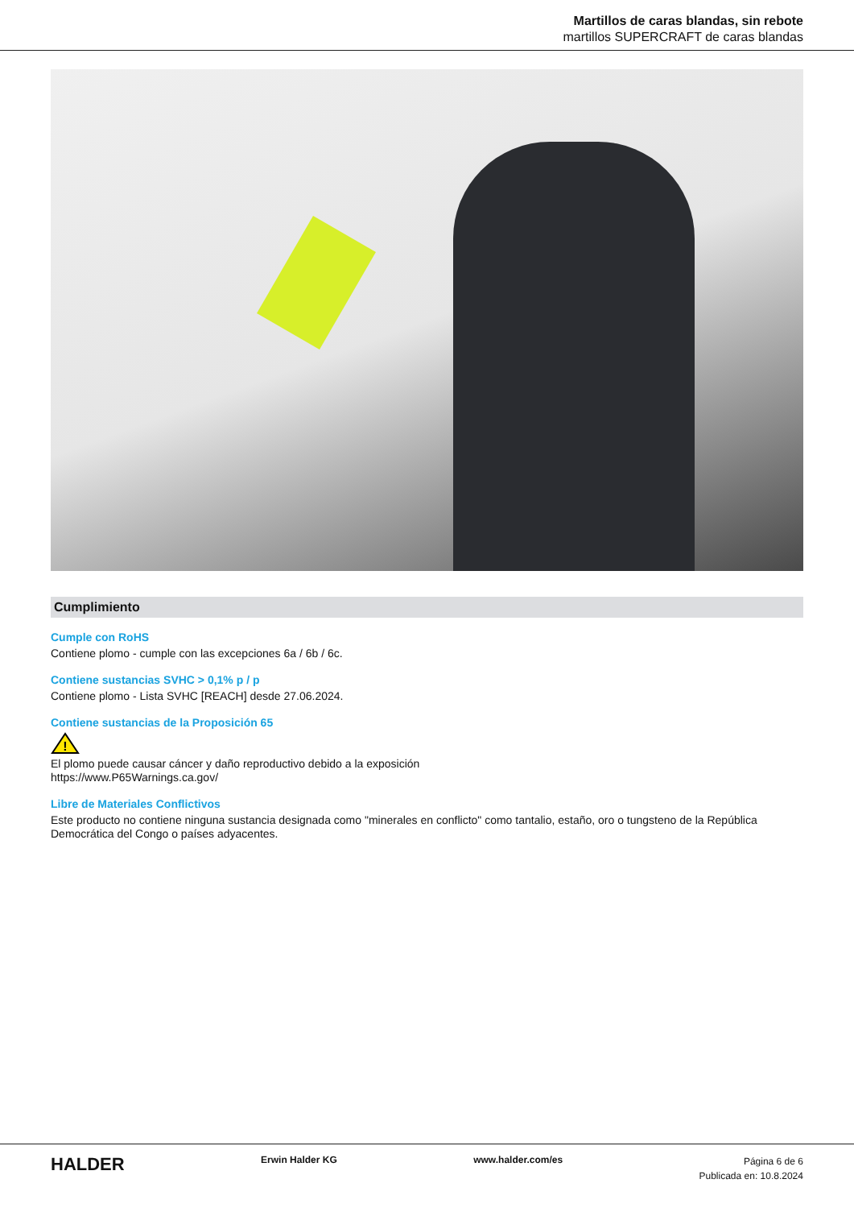Martillos de caras blandas, sin rebote
martillos SUPERCRAFT de caras blandas
Cumplimiento
Cumple con RoHS
Contiene plomo - cumple con las excepciones 6a / 6b / 6c.
Contiene sustancias SVHC > 0,1% p / p
Contiene plomo - Lista SVHC [REACH] desde 27.06.2024.
Contiene sustancias de la Proposición 65
!
El plomo puede causar cáncer y daño reproductivo debido a la exposición
https://www.P65Warnings.ca.gov/
Libre de Materiales Conflictivos
Este producto no contiene ninguna sustancia designada como "minerales en conflicto" como tantalio, estaño, oro o tungsteno de la República Democrática del Congo o países adyacentes.
HALDER Erwin Halder KG www.halder.com/es Página 6 de 6
Publicada en: 10.8.2024